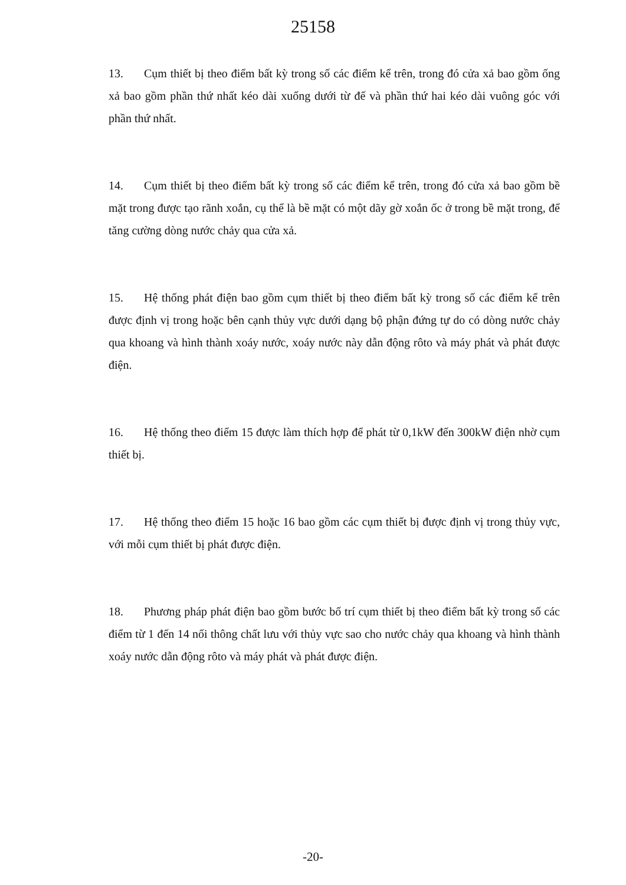25158
13. Cụm thiết bị theo điểm bất kỳ trong số các điểm kể trên, trong đó cửa xả bao gồm ống xả bao gồm phần thứ nhất kéo dài xuống dưới từ đế và phần thứ hai kéo dài vuông góc với phần thứ nhất.
14. Cụm thiết bị theo điểm bất kỳ trong số các điểm kể trên, trong đó cửa xả bao gồm bề mặt trong được tạo rãnh xoắn, cụ thể là bề mặt có một dãy gờ xoắn ốc ở trong bề mặt trong, để tăng cường dòng nước chảy qua cửa xả.
15. Hệ thống phát điện bao gồm cụm thiết bị theo điểm bất kỳ trong số các điểm kể trên được định vị trong hoặc bên cạnh thủy vực dưới dạng bộ phận đứng tự do có dòng nước chảy qua khoang và hình thành xoáy nước, xoáy nước này dẫn động rôto và máy phát và phát được điện.
16. Hệ thống theo điểm 15 được làm thích hợp để phát từ 0,1kW đến 300kW điện nhờ cụm thiết bị.
17. Hệ thống theo điểm 15 hoặc 16 bao gồm các cụm thiết bị được định vị trong thủy vực, với mỗi cụm thiết bị phát được điện.
18. Phương pháp phát điện bao gồm bước bố trí cụm thiết bị theo điểm bất kỳ trong số các điểm từ 1 đến 14 nối thông chất lưu với thủy vực sao cho nước chảy qua khoang và hình thành xoáy nước dẫn động rôto và máy phát và phát được điện.
-20-